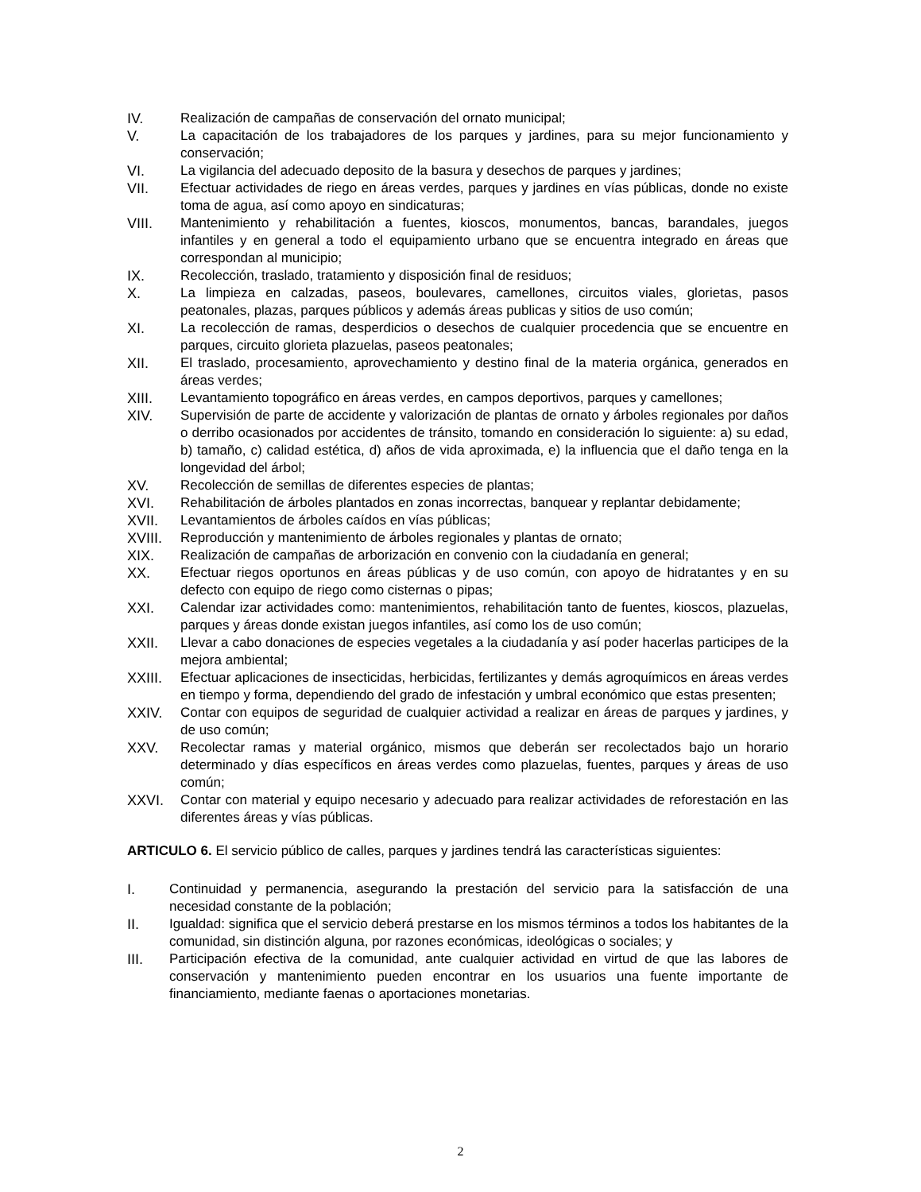IV. Realización de campañas de conservación del ornato municipal;
V. La capacitación de los trabajadores de los parques y jardines, para su mejor funcionamiento y conservación;
VI. La vigilancia del adecuado deposito de la basura y desechos de parques y jardines;
VII. Efectuar actividades de riego en áreas verdes, parques y jardines en vías públicas, donde no existe toma de agua, así como apoyo en sindicaturas;
VIII. Mantenimiento y rehabilitación a fuentes, kioscos, monumentos, bancas, barandales, juegos infantiles y en general a todo el equipamiento urbano que se encuentra integrado en áreas que correspondan al municipio;
IX. Recolección, traslado, tratamiento y disposición final de residuos;
X. La limpieza en calzadas, paseos, boulevares, camellones, circuitos viales, glorietas, pasos peatonales, plazas, parques públicos y además áreas publicas y sitios de uso común;
XI. La recolección de ramas, desperdicios o desechos de cualquier procedencia que se encuentre en parques, circuito glorieta plazuelas, paseos peatonales;
XII. El traslado, procesamiento, aprovechamiento y destino final de la materia orgánica, generados en áreas verdes;
XIII. Levantamiento topográfico en áreas verdes, en campos deportivos, parques y camellones;
XIV. Supervisión de parte de accidente y valorización de plantas de ornato y árboles regionales por daños o derribo ocasionados por accidentes de tránsito, tomando en consideración lo siguiente: a) su edad, b) tamaño, c) calidad estética, d) años de vida aproximada, e) la influencia que el daño tenga en la longevidad del árbol;
XV. Recolección de semillas de diferentes especies de plantas;
XVI. Rehabilitación de árboles plantados en zonas incorrectas, banquear y replantar debidamente;
XVII. Levantamientos de árboles caídos en vías públicas;
XVIII. Reproducción y mantenimiento de árboles regionales y plantas de ornato;
XIX. Realización de campañas de arborización en convenio con la ciudadanía en general;
XX. Efectuar riegos oportunos en áreas públicas y de uso común, con apoyo de hidratantes y en su defecto con equipo de riego como cisternas o pipas;
XXI. Calendar izar actividades como: mantenimientos, rehabilitación tanto de fuentes, kioscos, plazuelas, parques y áreas donde existan juegos infantiles, así como los de uso común;
XXII. Llevar a cabo donaciones de especies vegetales a la ciudadanía y así poder hacerlas participes de la mejora ambiental;
XXIII. Efectuar aplicaciones de insecticidas, herbicidas, fertilizantes y demás agroquímicos en áreas verdes en tiempo y forma, dependiendo del grado de infestación y umbral económico que estas presenten;
XXIV. Contar con equipos de seguridad de cualquier actividad a realizar en áreas de parques y jardines, y de uso común;
XXV. Recolectar ramas y material orgánico, mismos que deberán ser recolectados bajo un horario determinado y días específicos en áreas verdes como plazuelas, fuentes, parques y áreas de uso común;
XXVI. Contar con material y equipo necesario y adecuado para realizar actividades de reforestación en las diferentes áreas y vías públicas.
ARTICULO 6. El servicio público de calles, parques y jardines tendrá las características siguientes:
I. Continuidad y permanencia, asegurando la prestación del servicio para la satisfacción de una necesidad constante de la población;
II. Igualdad: significa que el servicio deberá prestarse en los mismos términos a todos los habitantes de la comunidad, sin distinción alguna, por razones económicas, ideológicas o sociales; y
III. Participación efectiva de la comunidad, ante cualquier actividad en virtud de que las labores de conservación y mantenimiento pueden encontrar en los usuarios una fuente importante de financiamiento, mediante faenas o aportaciones monetarias.
2